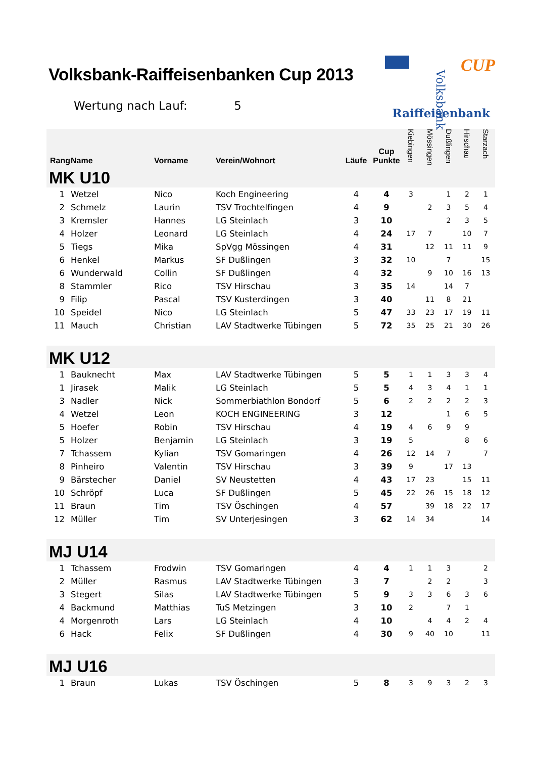Volksbank-Raiffeisenbanken Cup 2013
Wertung nach Lauf: 5
Volksbank
Raiffeisenbank
CUP
| Rang | Name | Vorname | Verein/Wohnort | Läufe | Cup Punkte | Kiebingen | Mössingen | Dußlingen | Hirschau | Starzach |
| --- | --- | --- | --- | --- | --- | --- | --- | --- | --- | --- |
| MK U10 | | | | | | | | | | |
| 1 | Wetzel | Nico | Koch Engineering | 4 | 4 | 3 | | 1 | 2 | 1 |
| 2 | Schmelz | Laurin | TSV Trochtelfingen | 4 | 9 | | 2 | 3 | 5 | 4 |
| 3 | Kremsler | Hannes | LG Steinlach | 3 | 10 | | | 2 | 3 | 5 |
| 4 | Holzer | Leonard | LG Steinlach | 4 | 24 | 17 | 7 | | 10 | 7 |
| 5 | Tiegs | Mika | SpVgg Mössingen | 4 | 31 | | 12 | 11 | 11 | 9 |
| 6 | Henkel | Markus | SF Dußlingen | 3 | 32 | 10 | | 7 | | 15 |
| 6 | Wunderwald | Collin | SF Dußlingen | 4 | 32 | | 9 | 10 | 16 | 13 |
| 8 | Stammler | Rico | TSV Hirschau | 3 | 35 | 14 | | 14 | 7 | |
| 9 | Filip | Pascal | TSV Kusterdingen | 3 | 40 | | 11 | 8 | 21 | |
| 10 | Speidel | Nico | LG Steinlach | 5 | 47 | 33 | 23 | 17 | 19 | 11 |
| 11 | Mauch | Christian | LAV Stadtwerke Tübingen | 5 | 72 | 35 | 25 | 21 | 30 | 26 |
| MK U12 | | | | | | | | | | |
| 1 | Bauknecht | Max | LAV Stadtwerke Tübingen | 5 | 5 | 1 | 1 | 3 | 3 | 4 |
| 1 | Jirasek | Malik | LG Steinlach | 5 | 5 | 4 | 3 | 4 | 1 | 1 |
| 3 | Nadler | Nick | Sommerbiathlon Bondorf | 5 | 6 | 2 | 2 | 2 | 2 | 3 |
| 4 | Wetzel | Leon | KOCH ENGINEERING | 3 | 12 | | | 1 | 6 | 5 |
| 5 | Hoefer | Robin | TSV Hirschau | 4 | 19 | 4 | 6 | 9 | 9 | |
| 5 | Holzer | Benjamin | LG Steinlach | 3 | 19 | 5 | | | 8 | 6 |
| 7 | Tchassem | Kylian | TSV Gomaringen | 4 | 26 | 12 | 14 | 7 | | 7 |
| 8 | Pinheiro | Valentin | TSV Hirschau | 3 | 39 | 9 | | 17 | 13 | |
| 9 | Bärstecher | Daniel | SV Neustetten | 4 | 43 | 17 | 23 | | 15 | 11 |
| 10 | Schröpf | Luca | SF Dußlingen | 5 | 45 | 22 | 26 | 15 | 18 | 12 |
| 11 | Braun | Tim | TSV Öschingen | 4 | 57 | | 39 | 18 | 22 | 17 |
| 12 | Müller | Tim | SV Unterjesingen | 3 | 62 | 14 | 34 | | | 14 |
| MJ U14 | | | | | | | | | | |
| 1 | Tchassem | Frodwin | TSV Gomaringen | 4 | 4 | 1 | 1 | 3 | | 2 |
| 2 | Müller | Rasmus | LAV Stadtwerke Tübingen | 3 | 7 | | 2 | 2 | | 3 |
| 3 | Stegert | Silas | LAV Stadtwerke Tübingen | 5 | 9 | 3 | 3 | 6 | 3 | 6 |
| 4 | Backmund | Matthias | TuS Metzingen | 3 | 10 | 2 | | 7 | 1 | |
| 4 | Morgenroth | Lars | LG Steinlach | 4 | 10 | | 4 | 4 | 2 | 4 |
| 6 | Hack | Felix | SF Dußlingen | 4 | 30 | 9 | 40 | 10 | | 11 |
| MJ U16 | | | | | | | | | | |
| 1 | Braun | Lukas | TSV Öschingen | 5 | 8 | 3 | 9 | 3 | 2 | 3 |